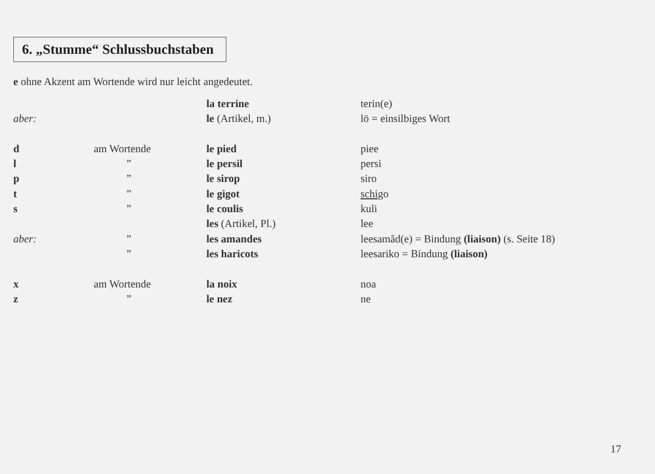6. „Stumme“ Schlussbuchstaben
e ohne Akzent am Wortende wird nur leicht angedeutet.
| | | la terrine | terin(e) |
| aber: | | le (Artikel, m.) | lö = einsilbiges Wort |
| d | am Wortende | le pied | piee |
| l | ” | le persil | persi |
| p | ” | le sirop | siro |
| t | ” | le gigot | schi go |
| s | ” | le coulis | kuli |
| | | les (Artikel, Pl.) | lee |
| aber: | ” | les amandes | leesamãd(e) = Bindung (liaison) (s. Seite 18) |
| | ” | les haricots | leesariko = Bindung (liaison) |
| x | am Wortende | la noix | noa |
| z | ” | le nez | ne |
17